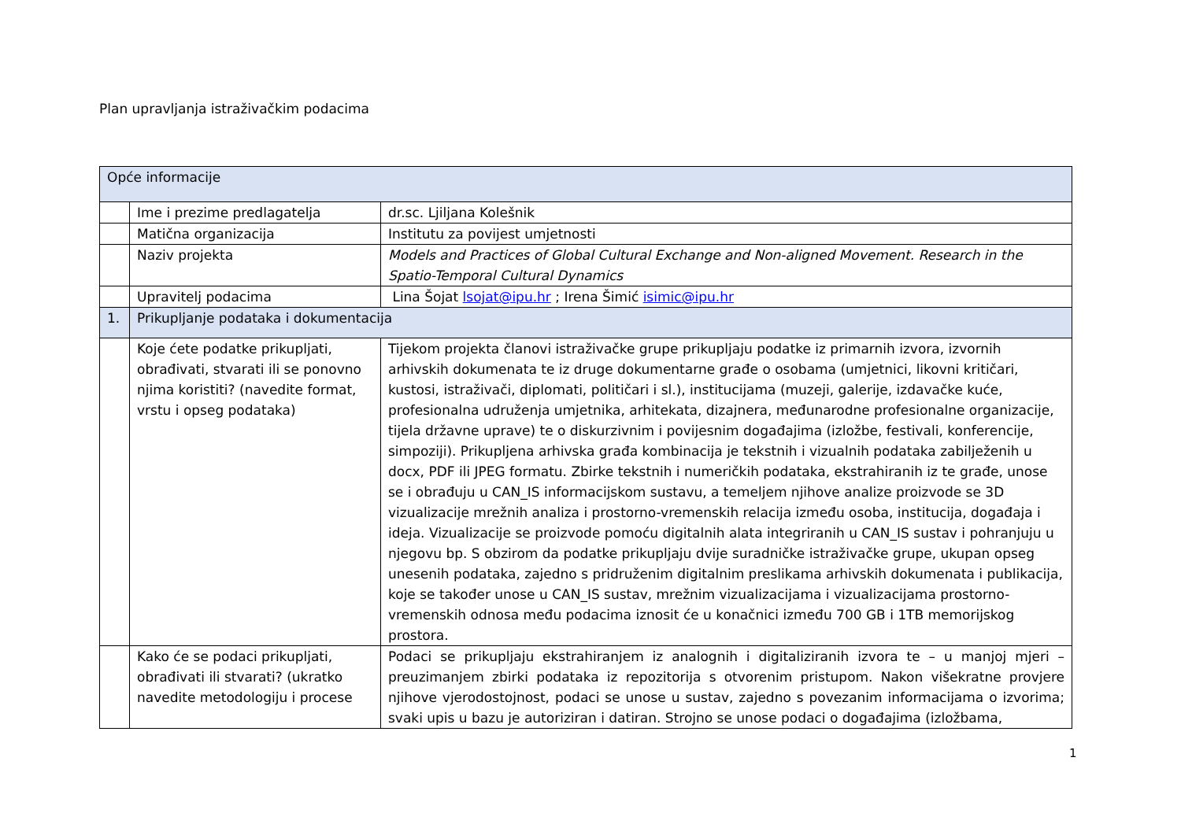Plan upravljanja istraživačkim podacima
| Opće informacije | | |
| | Ime i prezime predlagatelja | dr.sc. Ljiljana Kolešnik |
| | Matična organizacija | Institutu za povijest umjetnosti |
| | Naziv projekta | Models and Practices of Global Cultural Exchange and Non-aligned Movement. Research in the Spatio-Temporal Cultural Dynamics |
| | Upravitelj podacima | Lina Šojat lsojat@ipu.hr ; Irena Šimić isimic@ipu.hr |
| 1. | Prikupljanje podataka i dokumentacija | |
| | Koje ćete podatke prikupljati, obrađivati, stvarati ili se ponovno njima koristiti? (navedite format, vrstu i opseg podataka) | Tijekom projekta članovi istraživačke grupe prikupljaju podatke iz primarnih izvora, izvornih arhivskih dokumenata te iz druge dokumentarne građe o osobama (umjetnici, likovni kritičari, kustosi, istraživači, diplomati, političari i sl.), institucijama (muzeji, galerije, izdavačke kuće, profesionalna udruženja umjetnika, arhitekata, dizajnera, međunarodne profesionalne organizacije, tijela državne uprave) te o diskurzivnim i povijesnim događajima (izložbe, festivali, konferencije, simpoziji). Prikupljena arhivska građa kombinacija je tekstnih i vizualnih podataka zabilježenih u docx, PDF ili JPEG formatu. Zbirke tekstnih i numeričkih podataka, ekstrahiranih iz te građe, unose se i obrađuju u CAN_IS informacijskom sustavu, a temeljem njihove analize proizvode se 3D vizualizacije mrežnih analiza i prostorno-vremenskih relacija između osoba, institucija, događaja i ideja. Vizualizacije se proizvode pomoću digitalnih alata integriranih u CAN_IS sustav i pohranjuju u njegovu bp. S obzirom da podatke prikupljaju dvije suradničke istraživačke grupe, ukupan opseg unesenih podataka, zajedno s pridruženim digitalnim preslikama arhivskih dokumenata i publikacija, koje se također unose u CAN_IS sustav, mrežnim vizualizacijama i vizualizacijama prostorno-vremenskih odnosa među podacima iznosit će u konačnici između 700 GB i 1TB memorijskog prostora. |
| | Kako će se podaci prikupljati, obrađivati ili stvarati? (ukratko navedite metodologiju i procese | Podaci se prikupljaju ekstrahiranjem iz analognih i digitaliziranih izvora te – u manjoj mjeri – preuzimanjem zbirki podataka iz repozitorija s otvorenim pristupom. Nakon višekratne provjere njihove vjerodostojnost, podaci se unose u sustav, zajedno s povezanim informacijama o izvorima; svaki upis u bazu je autoriziran i datiran. Strojno se unose podaci o događajima (izložbama, |
1